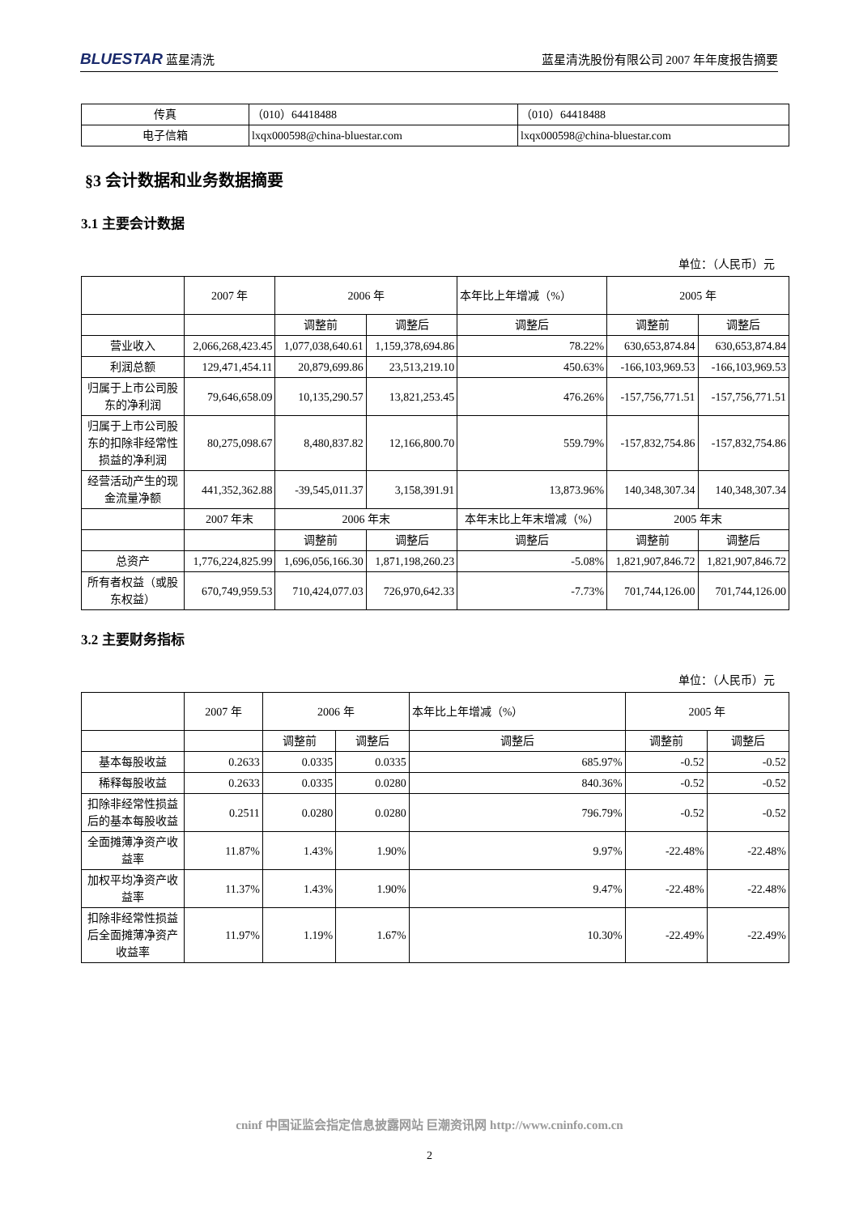BLUESTAR 蓝星清洗 蓝星清洗股份有限公司 2007 年年度报告摘要
| 传真 | （010）64418488 | （010）64418488 |
| 电子信箱 | lxqx000598@china-bluestar.com | lxqx000598@china-bluestar.com |
§3 会计数据和业务数据摘要
3.1 主要会计数据
单位：（人民币）元
| | 2007 年 | 2006 年 | | 本年比上年增减（%） | 2005 年 | |
| | | 调整前 | 调整后 | 调整后 | 调整前 | 调整后 |
| 营业收入 | 2,066,268,423.45 | 1,077,038,640.61 | 1,159,378,694.86 | 78.22% | 630,653,874.84 | 630,653,874.84 |
| 利润总额 | 129,471,454.11 | 20,879,699.86 | 23,513,219.10 | 450.63% | -166,103,969.53 | -166,103,969.53 |
| 归属于上市公司股东的净利润 | 79,646,658.09 | 10,135,290.57 | 13,821,253.45 | 476.26% | -157,756,771.51 | -157,756,771.51 |
| 归属于上市公司股东的扣除非经常性损益的净利润 | 80,275,098.67 | 8,480,837.82 | 12,166,800.70 | 559.79% | -157,832,754.86 | -157,832,754.86 |
| 经营活动产生的现金流量净额 | 441,352,362.88 | -39,545,011.37 | 3,158,391.91 | 13,873.96% | 140,348,307.34 | 140,348,307.34 |
| | 2007 年末 | 2006 年末 | | 本年末比上年末增减（%） | 2005 年末 | |
| | | 调整前 | 调整后 | 调整后 | 调整前 | 调整后 |
| 总资产 | 1,776,224,825.99 | 1,696,056,166.30 | 1,871,198,260.23 | -5.08% | 1,821,907,846.72 | 1,821,907,846.72 |
| 所有者权益（或股东权益） | 670,749,959.53 | 710,424,077.03 | 726,970,642.33 | -7.73% | 701,744,126.00 | 701,744,126.00 |
3.2 主要财务指标
单位：（人民币）元
| | 2007 年 | 2006 年 | | 本年比上年增减（%） | 2005 年 | |
| | | 调整前 | 调整后 | 调整后 | 调整前 | 调整后 |
| 基本每股收益 | 0.2633 | 0.0335 | 0.0335 | 685.97% | -0.52 | -0.52 |
| 稀释每股收益 | 0.2633 | 0.0335 | 0.0280 | 840.36% | -0.52 | -0.52 |
| 扣除非经常性损益后的基本每股收益 | 0.2511 | 0.0280 | 0.0280 | 796.79% | -0.52 | -0.52 |
| 全面摊薄净资产收益率 | 11.87% | 1.43% | 1.90% | 9.97% | -22.48% | -22.48% |
| 加权平均净资产收益率 | 11.37% | 1.43% | 1.90% | 9.47% | -22.48% | -22.48% |
| 扣除非经常性损益后全面摊薄净资产收益率 | 11.97% | 1.19% | 1.67% | 10.30% | -22.49% | -22.49% |
cninf 中国证监会指定信息披露网站 巨潮资讯网 http://www.cninfo.com.cn
2